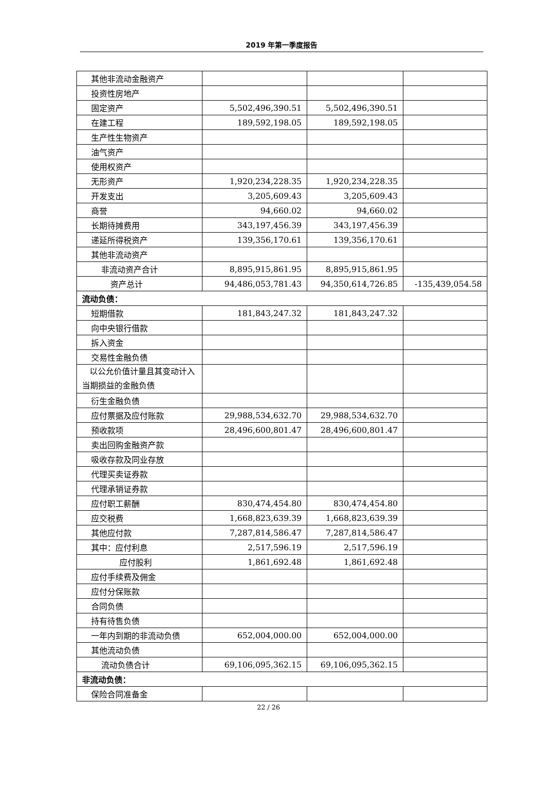2019 年第一季度报告
| 其他非流动金融资产 | | | |
| 投资性房地产 | | | |
| 固定资产 | 5,502,496,390.51 | 5,502,496,390.51 | |
| 在建工程 | 189,592,198.05 | 189,592,198.05 | |
| 生产性生物资产 | | | |
| 油气资产 | | | |
| 使用权资产 | | | |
| 无形资产 | 1,920,234,228.35 | 1,920,234,228.35 | |
| 开发支出 | 3,205,609.43 | 3,205,609.43 | |
| 商誉 | 94,660.02 | 94,660.02 | |
| 长期待摊费用 | 343,197,456.39 | 343,197,456.39 | |
| 递延所得税资产 | 139,356,170.61 | 139,356,170.61 | |
| 其他非流动资产 | | | |
| 非流动资产合计 | 8,895,915,861.95 | 8,895,915,861.95 | |
| 资产总计 | 94,486,053,781.43 | 94,350,614,726.85 | -135,439,054.58 |
| 流动负债： | | | |
| 短期借款 | 181,843,247.32 | 181,843,247.32 | |
| 向中央银行借款 | | | |
| 拆入资金 | | | |
| 交易性金融负债 | | | |
| 以公允价值计量且其变动计入当期损益的金融负债 | | | |
| 衍生金融负债 | | | |
| 应付票据及应付账款 | 29,988,534,632.70 | 29,988,534,632.70 | |
| 预收款项 | 28,496,600,801.47 | 28,496,600,801.47 | |
| 卖出回购金融资产款 | | | |
| 吸收存款及同业存放 | | | |
| 代理买卖证券款 | | | |
| 代理承销证券款 | | | |
| 应付职工薪酬 | 830,474,454.80 | 830,474,454.80 | |
| 应交税费 | 1,668,823,639.39 | 1,668,823,639.39 | |
| 其他应付款 | 7,287,814,586.47 | 7,287,814,586.47 | |
| 其中：应付利息 | 2,517,596.19 | 2,517,596.19 | |
| 应付股利 | 1,861,692.48 | 1,861,692.48 | |
| 应付手续费及佣金 | | | |
| 应付分保账款 | | | |
| 合同负债 | | | |
| 持有待售负债 | | | |
| 一年内到期的非流动负债 | 652,004,000.00 | 652,004,000.00 | |
| 其他流动负债 | | | |
| 流动负债合计 | 69,106,095,362.15 | 69,106,095,362.15 | |
| 非流动负债： | | | |
| 保险合同准备金 | | | |
22 / 26